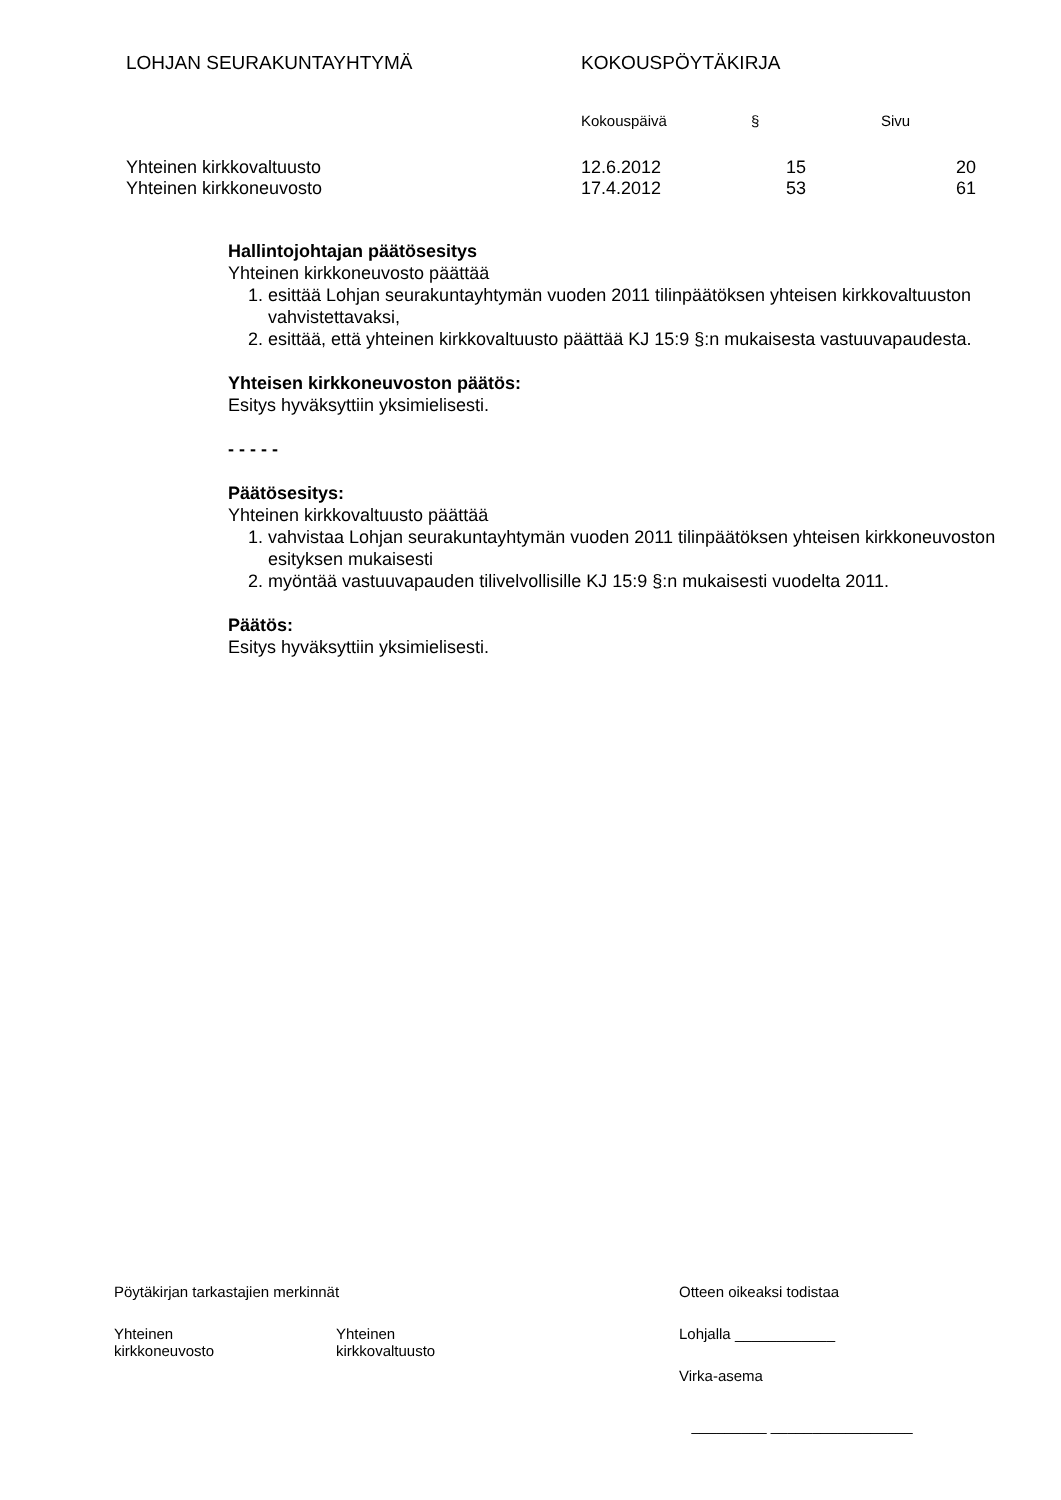| LOHJAN SEURAKUNTAYHTYMÄ | KOKOUSPÖYTÄKIRJA | | |
| | Kokouspäivä | § | Sivu |
| Yhteinen kirkkovaltuusto | 12.6.2012 | 15 | 20 |
| Yhteinen kirkkoneuvosto | 17.4.2012 | 53 | 61 |
Hallintojohtajan päätösesitys
Yhteinen kirkkoneuvosto päättää
1. esittää Lohjan seurakuntayhtymän vuoden 2011 tilinpäätöksen yhteisen kirkkovaltuuston vahvistettavaksi,
2. esittää, että yhteinen kirkkovaltuusto päättää KJ 15:9 §:n mukaisesta vastuuvapaudesta.
Yhteisen kirkkoneuvoston päätös:
Esitys hyväksyttiin yksimielisesti.
- - - - -
Päätösesitys:
Yhteinen kirkkovaltuusto päättää
1. vahvistaa Lohjan seurakuntayhtymän vuoden 2011 tilinpäätöksen yhteisen kirkkoneuvoston esityksen mukaisesti
2. myöntää vastuuvapauden tilivelvollisille KJ 15:9 §:n mukaisesti vuodelta 2011.
Päätös:
Esitys hyväksyttiin yksimielisesti.
| Pöytäkirjan tarkastajien merkinnät | | Otteen oikeaksi todistaa |
| Yhteinen kirkkoneuvosto | Yhteinen kirkkovaltuusto | Lohjalla ____________ |
| | | Virka-asema |
| | | _________ _________________ |